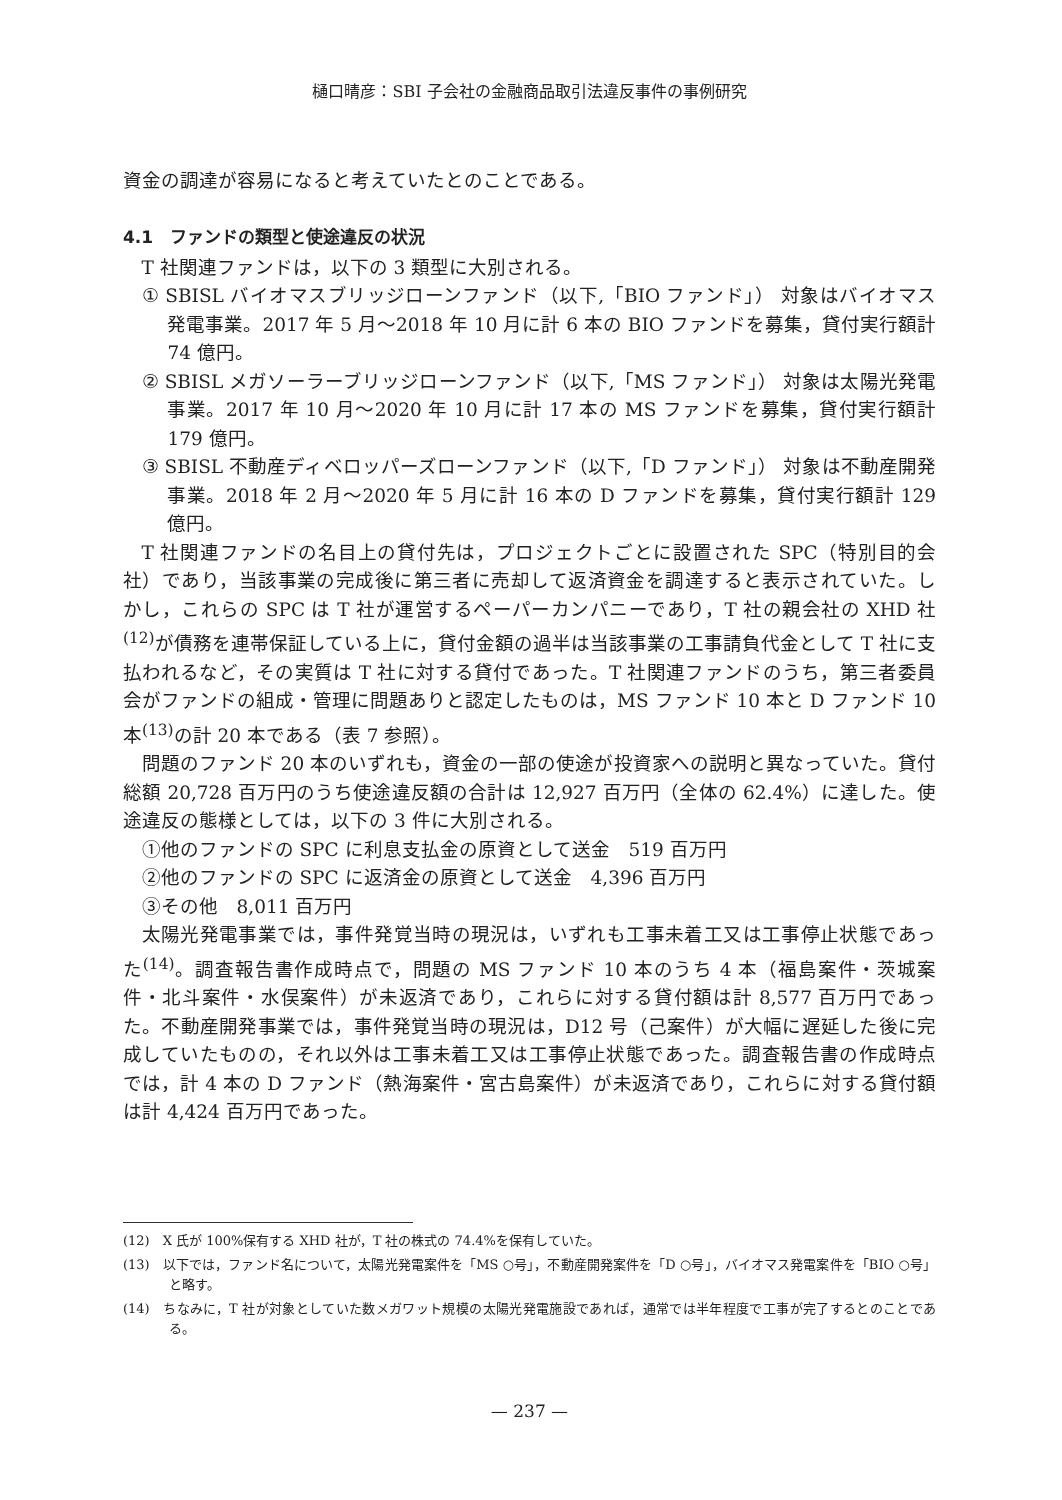樋口晴彦：SBI 子会社の金融商品取引法違反事件の事例研究
資金の調達が容易になると考えていたとのことである。
4.1　ファンドの類型と使途違反の状況
T 社関連ファンドは，以下の 3 類型に大別される。
① SBISL バイオマスブリッジローンファンド（以下,「BIO ファンド」） 対象はバイオマス発電事業。2017 年 5 月～2018 年 10 月に計 6 本の BIO ファンドを募集，貸付実行額計 74 億円。
② SBISL メガソーラーブリッジローンファンド（以下,「MS ファンド」） 対象は太陽光発電事業。2017 年 10 月～2020 年 10 月に計 17 本の MS ファンドを募集，貸付実行額計 179 億円。
③ SBISL 不動産ディベロッパーズローンファンド（以下,「D ファンド」） 対象は不動産開発事業。2018 年 2 月～2020 年 5 月に計 16 本の D ファンドを募集，貸付実行額計 129 億円。
T 社関連ファンドの名目上の貸付先は，プロジェクトごとに設置された SPC（特別目的会社）であり，当該事業の完成後に第三者に売却して返済資金を調達すると表示されていた。しかし，これらの SPC は T 社が運営するペーパーカンパニーであり，T 社の親会社の XHD 社<sup>(12)</sup>が債務を連帯保証している上に，貸付金額の過半は当該事業の工事請負代金として T 社に支払われるなど，その実質は T 社に対する貸付であった。T 社関連ファンドのうち，第三者委員会がファンドの組成・管理に問題ありと認定したものは，MS ファンド 10 本と D ファンド 10 本<sup>(13)</sup>の計 20 本である（表 7 参照）。
問題のファンド 20 本のいずれも，資金の一部の使途が投資家への説明と異なっていた。貸付総額 20,728 百万円のうち使途違反額の合計は 12,927 百万円（全体の 62.4%）に達した。使途違反の態様としては，以下の 3 件に大別される。
①他のファンドの SPC に利息支払金の原資として送金　519 百万円
②他のファンドの SPC に返済金の原資として送金　4,396 百万円
③その他　8,011 百万円
太陽光発電事業では，事件発覚当時の現況は，いずれも工事未着工又は工事停止状態であった<sup>(14)</sup>。調査報告書作成時点で，問題の MS ファンド 10 本のうち 4 本（福島案件・茨城案件・北斗案件・水俣案件）が未返済であり，これらに対する貸付額は計 8,577 百万円であった。不動産開発事業では，事件発覚当時の現況は，D12 号（己案件）が大幅に遅延した後に完成していたものの，それ以外は工事未着工又は工事停止状態であった。調査報告書の作成時点では，計 4 本の D ファンド（熱海案件・宮古島案件）が未返済であり，これらに対する貸付額は計 4,424 百万円であった。
(12)　X 氏が 100%保有する XHD 社が，T 社の株式の 74.4%を保有していた。
(13)　以下では，ファンド名について，太陽光発電案件を「MS ○号」，不動産開発案件を「D ○号」，バイオマス発電案件を「BIO ○号」と略す。
(14)　ちなみに，T 社が対象としていた数メガワット規模の太陽光発電施設であれば，通常では半年程度で工事が完了するとのことである。
— 237 —